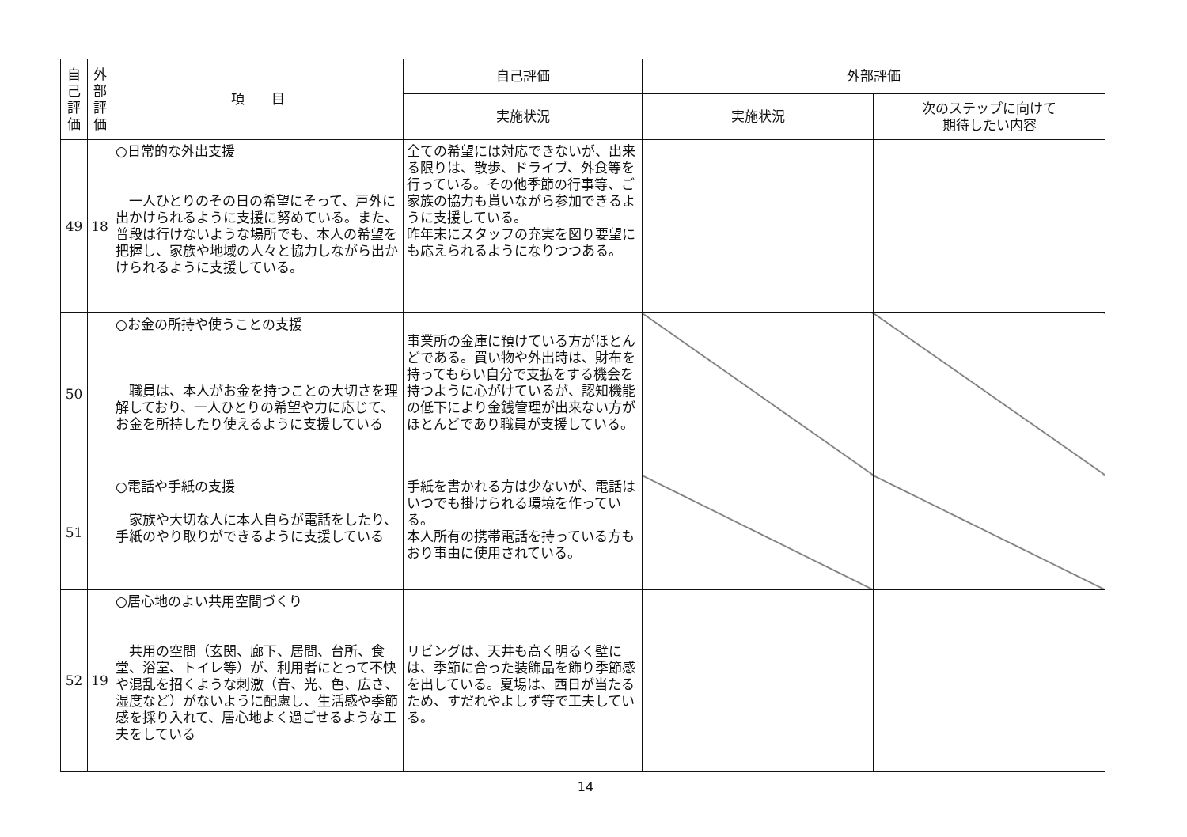| 自己評価 | 外部評価 | 項 目 | 自己評価 | 外部評価 | |
| --- | --- | --- | --- | --- | --- |
| | | | 実施状況 | 実施状況 | 次のステップに向けて 期待したい内容 |
| 49 | 18 | ○日常的な外出支援 一人ひとりのその日の希望にそって、戸外に出かけられるように支援に努めている。また、普段は行けないような場所でも、本人の希望を把握し、家族や地域の人々と協力しながら出かけられるように支援している。 | 全ての希望には対応できないが、出来る限りは、散歩、ドライブ、外食等を行っている。その他季節の行事等、ご家族の協力も貰いながら参加できるように支援している。 昨年末にスタッフの充実を図り要望にも応えられるようになりつつある。 | | |
| 50 | | ○お金の所持や使うことの支援 職員は、本人がお金を持つことの大切さを理解しており、一人ひとりの希望や力に応じて、お金を所持したり使えるように支援している | 事業所の金庫に預けている方がほとんどである。買い物や外出時は、財布を持ってもらい自分で支払をする機会を持つように心がけているが、認知機能の低下により金銭管理が出来ない方がほとんどであり職員が支援している。 | | |
| 51 | | ○電話や手紙の支援 家族や大切な人に本人自らが電話をしたり、手紙のやり取りができるように支援している | 手紙を書かれる方は少ないが、電話はいつでも掛けられる環境を作っている。 本人所有の携帯電話を持っている方もおり事由に使用されている。 | | |
| 52 | 19 | ○居心地のよい共用空間づくり 共用の空間（玄関、廊下、居間、台所、食堂、浴室、トイレ等）が、利用者にとって不快や混乱を招くような刺激（音、光、色、広さ、湿度など）がないように配慮し、生活感や季節感を採り入れて、居心地よく過ごせるような工夫をしている | リビングは、天井も高く明るく壁には、季節に合った装飾品を飾り季節感を出している。夏場は、西日が当たるため、すだれやよしず等で工夫している。 | | |
14